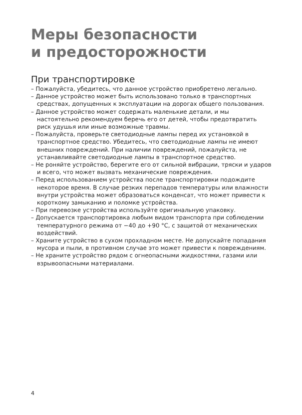Меры безопасности
и предосторожности
При транспортировке
– Пожалуйста, убедитесь, что данное устройство приобретено легально.
– Данное устройство может быть использовано только в транспортных средствах, допущенных к эксплуатации на дорогах общего пользования.
– Данное устройство может содержать маленькие детали, и мы настоятельно рекомендуем беречь его от детей, чтобы предотвратить риск удушья или иные возможные травмы.
– Пожалуйста, проверьте светодиодные лампы перед их установкой в транспортное средство. Убедитесь, что светодиодные лампы не имеют внешних повреждений. При наличии повреждений, пожалуйста, не устанавливайте светодиодные лампы в транспортное средство.
– Не роняйте устройство, берегите его от сильной вибрации, тряски и ударов и всего, что может вызвать механические повреждения.
– Перед использованием устройства после транспортировки подождите некоторое время. В случае резких перепадов температуры или влажности внутри устройства может образоваться конденсат, что может привести к короткому замыканию и поломке устройства.
– При перевозке устройства используйте оригинальную упаковку.
– Допускается транспортировка любым видом транспорта при соблюдении температурного режима от −40 до +90 °C, с защитой от механических воздействий.
– Храните устройство в сухом прохладном месте. Не допускайте попадания мусора и пыли, в противном случае это может привести к повреждениям.
– Не храните устройство рядом с огнеопасными жидкостями, газами или взрывоопасными материалами.
4